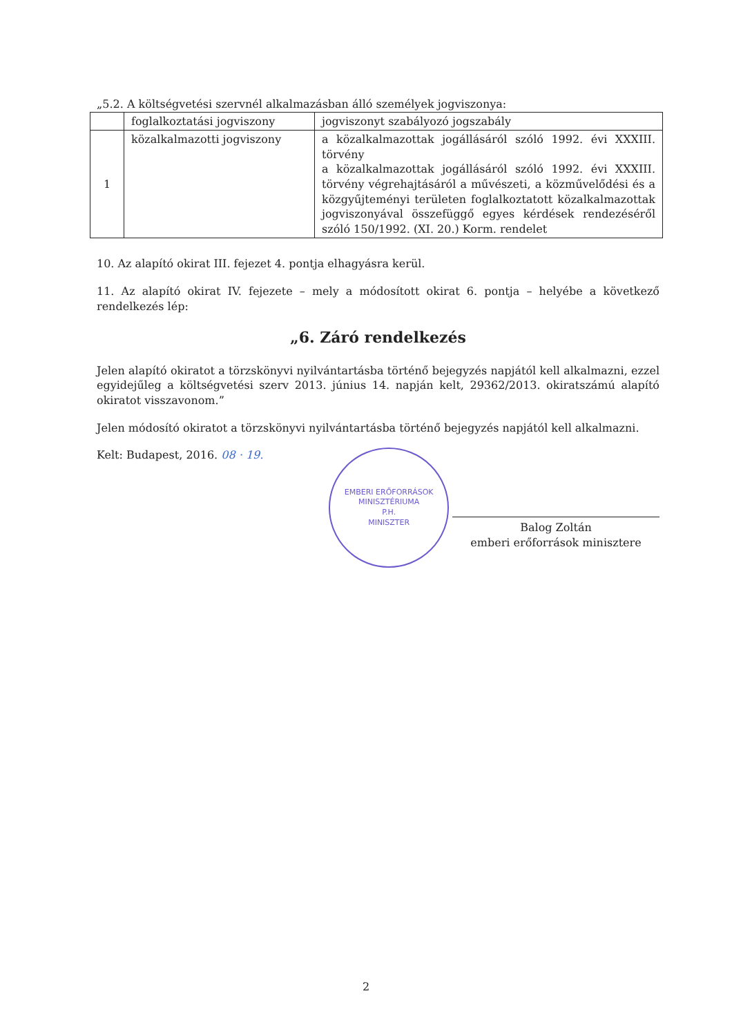„5.2. A költségvetési szervnél alkalmazásban álló személyek jogviszonya:
| | foglalkoztatási jogviszony | jogviszonyt szabályozó jogszabály |
| 1 | közalkalmazotti jogviszony | a közalkalmazottak jogállásáról szóló 1992. évi XXXIII. törvény a közalkalmazottak jogállásáról szóló 1992. évi XXXIII. törvény végrehajtásáról a művészeti, a közművelődési és a közgyűjteményi területen foglalkoztatott közalkalmazottak jogviszonyával összefüggő egyes kérdések rendezéséről szóló 150/1992. (XI. 20.) Korm. rendelet |
10. Az alapító okirat III. fejezet 4. pontja elhagyásra kerül.
11. Az alapító okirat IV. fejezete – mely a módosított okirat 6. pontja – helyébe a következő rendelkezés lép:
„6. Záró rendelkezés
Jelen alapító okiratot a törzskönyvi nyilvántartásba történő bejegyzés napjától kell alkalmazni, ezzel egyidejűleg a költségvetési szerv 2013. június 14. napján kelt, 29362/2013. okiratszámú alapító okiratot visszavonom.”
Jelen módosító okiratot a törzskönyvi nyilvántartásba történő bejegyzés napjától kell alkalmazni.
Kelt: Budapest, 2016. 08 · 19.
EMBERI ERŐFORRÁSOK MINISZTÉRIUMA
P.H.
MINISZTER
Balog Zoltán
emberi erőforrások minisztere
2